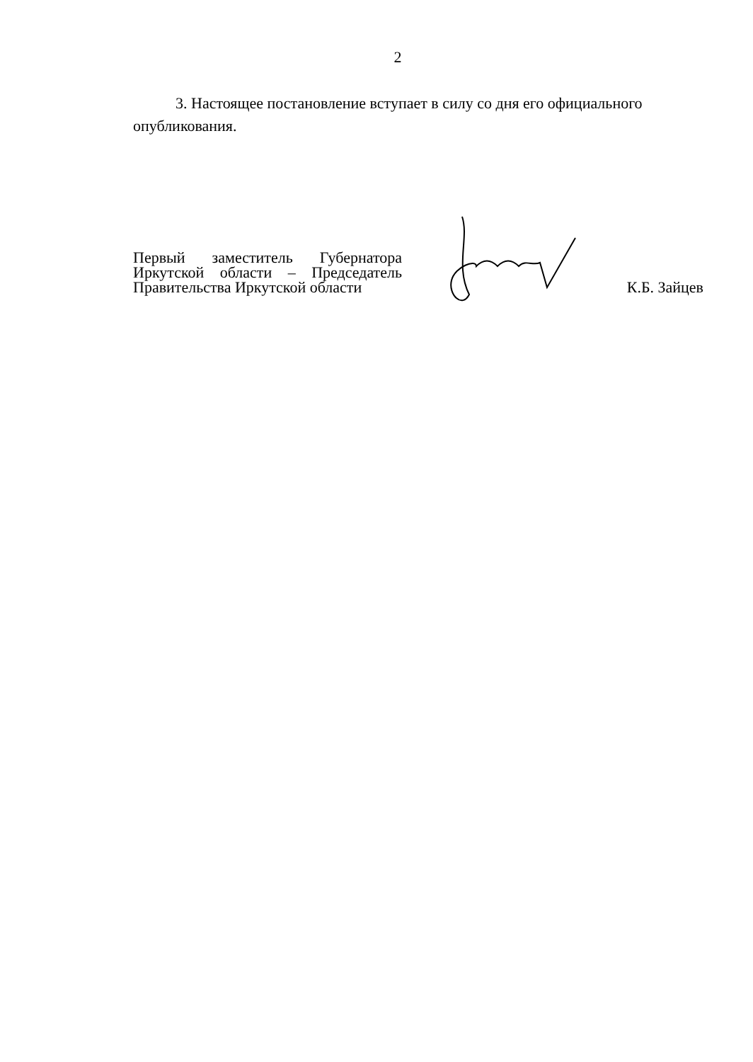2
3. Настоящее постановление вступает в силу со дня его официального
опубликования.
Первый заместитель Губернатора Иркутской области – Председатель Правительства Иркутской области
К.Б. Зайцев